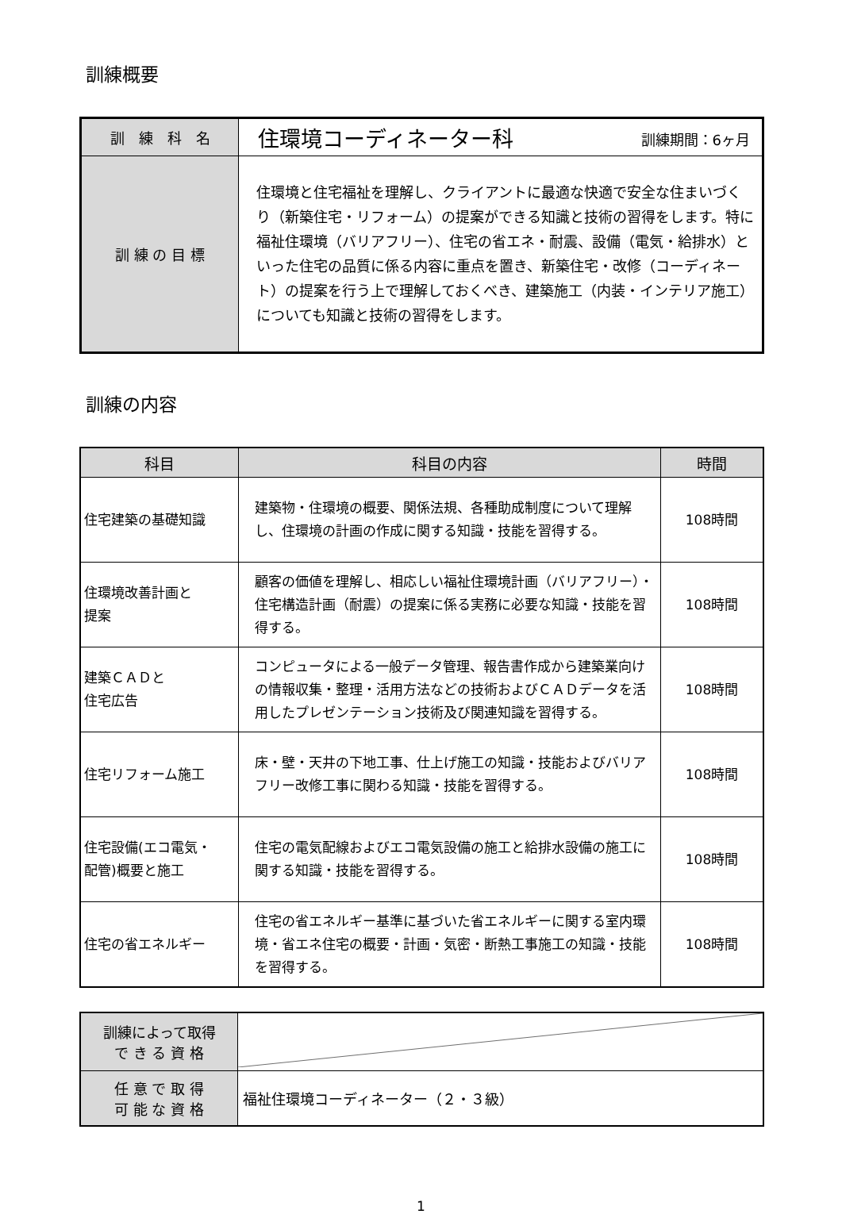訓練概要
| 訓 練 科 名 | 住環境コーディネーター科 訓練期間：6ヶ月 |
| 訓 練 の 目 標 | 住環境と住宅福祉を理解し、クライアントに最適な快適で安全な住まいづくり（新築住宅・リフォーム）の提案ができる知識と技術の習得をします。特に福祉住環境（バリアフリー）、住宅の省エネ・耐震、設備（電気・給排水）といった住宅の品質に係る内容に重点を置き、新築住宅・改修（コーディネート）の提案を行う上で理解しておくべき、建築施工（内装・インテリア施工）についても知識と技術の習得をします。 |
訓練の内容
| 科目 | 科目の内容 | 時間 |
| --- | --- | --- |
| 住宅建築の基礎知識 | 建築物・住環境の概要、関係法規、各種助成制度について理解し、住環境の計画の作成に関する知識・技能を習得する。 | 108時間 |
| 住環境改善計画と 提案 | 顧客の価値を理解し、相応しい福祉住環境計画（バリアフリー）・住宅構造計画（耐震）の提案に係る実務に必要な知識・技能を習得する。 | 108時間 |
| 建築ＣＡＤと 住宅広告 | コンピュータによる一般データ管理、報告書作成から建築業向けの情報収集・整理・活用方法などの技術およびＣＡＤデータを活用したプレゼンテーション技術及び関連知識を習得する。 | 108時間 |
| 住宅リフォーム施工 | 床・壁・天井の下地工事、仕上げ施工の知識・技能およびバリアフリー改修工事に関わる知識・技能を習得する。 | 108時間 |
| 住宅設備(エコ電気・ 配管)概要と施工 | 住宅の電気配線およびエコ電気設備の施工と給排水設備の施工に関する知識・技能を習得する。 | 108時間 |
| 住宅の省エネルギー | 住宅の省エネルギー基準に基づいた省エネルギーに関する室内環境・省エネ住宅の概要・計画・気密・断熱工事施工の知識・技能を習得する。 | 108時間 |
| 訓練によって取得 で き る 資 格 | |
| 任 意 で 取 得 可 能 な 資 格 | 福祉住環境コーディネーター（２・３級） |
1